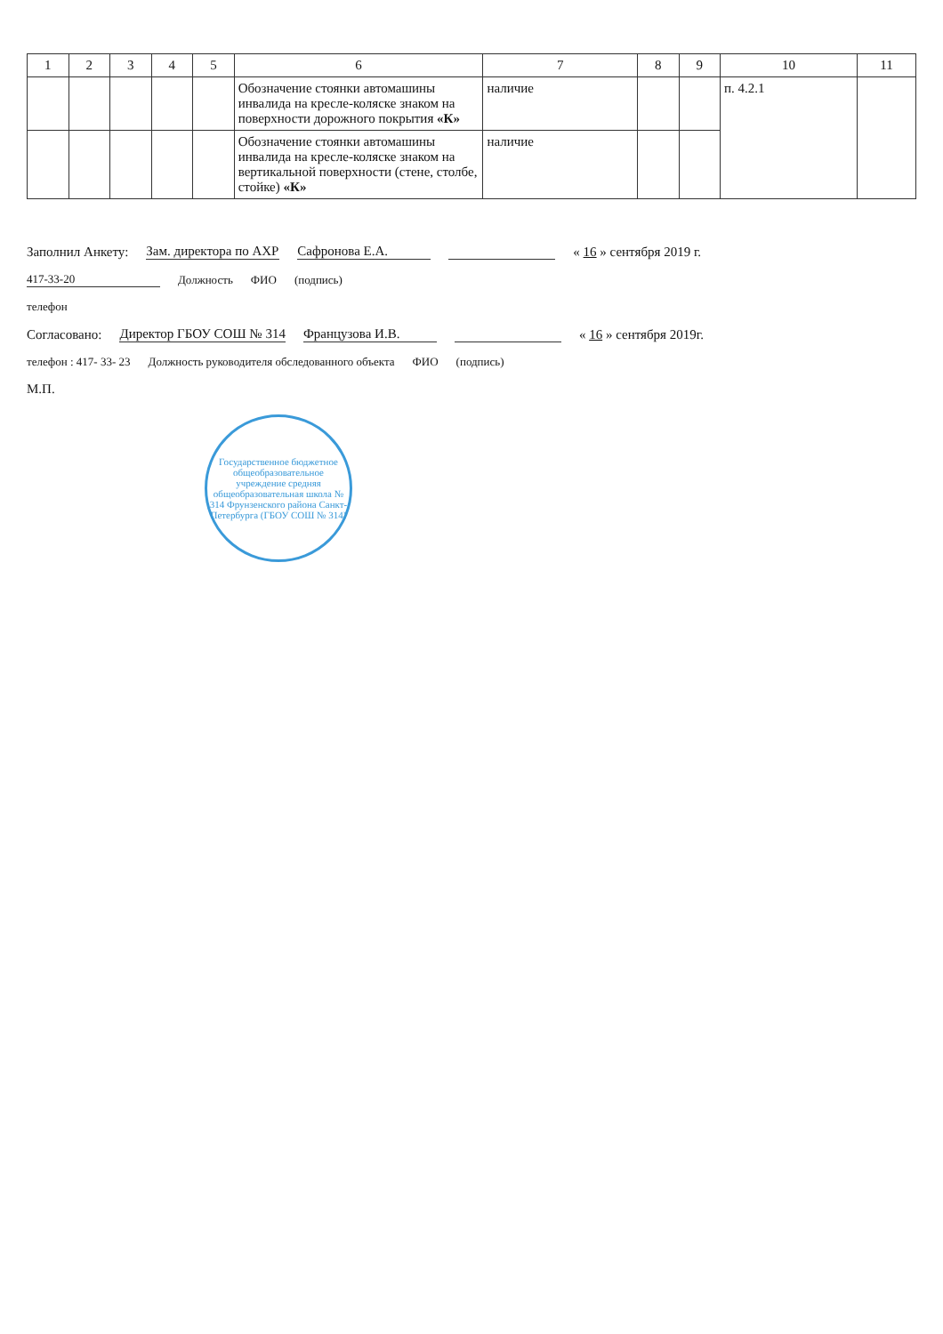| 1 | 2 | 3 | 4 | 5 | 6 | 7 | 8 | 9 | 10 | 11 |
| --- | --- | --- | --- | --- | --- | --- | --- | --- | --- | --- |
| | | | | | Обозначение стоянки автомашины инвалида на кресле-коляске знаком на поверхности дорожного покрытия «К» | наличие | | | п. 4.2.1 | |
| | | | | | Обозначение стоянки автомашины инвалида на кресле-коляске знаком на вертикальной поверхности (стене, столбе, стойке) «К» | наличие | | | | |
Заполнил Анкету: Зам. директора по АХР Сафронова Е.А. « 16 » сентября 2019 г.
417-33-20 Должность ФИО (подпись)
телефон
Согласовано: Директор ГБОУ СОШ № 314 Французова И.В. « 16 » сентября 2019г.
телефон : 417- 33- 23 Должность руководителя обследованного объекта ФИО (подпись)
М.П.
Государственное бюджетное общеобразовательное учреждение средняя общеобразовательная школа № 314 Фрунзенского района Санкт-Петербурга (ГБОУ СОШ № 314)